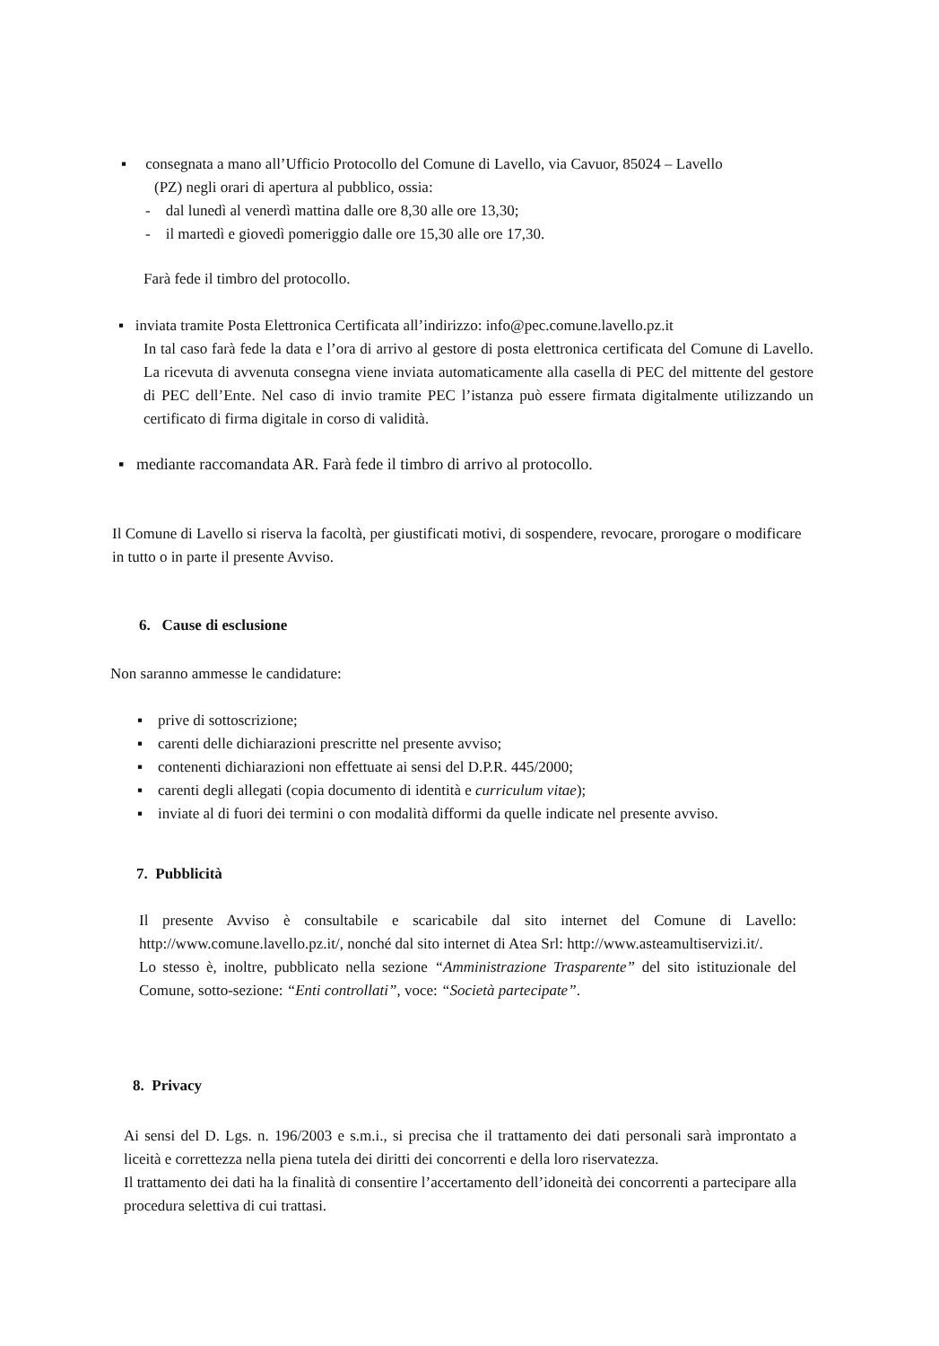▪ consegnata a mano all’Ufficio Protocollo del Comune di Lavello, via Cavuor, 85024 – Lavello
(PZ) negli orari di apertura al pubblico, ossia:
- dal lunedì al venerdì mattina dalle ore 8,30 alle ore 13,30;
- il martedì e giovedì pomeriggio dalle ore 15,30 alle ore 17,30.
Farà fede il timbro del protocollo.
▪ inviata tramite Posta Elettronica Certificata all’indirizzo: info@pec.comune.lavello.pz.it
In tal caso farà fede la data e l’ora di arrivo al gestore di posta elettronica certificata del Comune di Lavello. La ricevuta di avvenuta consegna viene inviata automaticamente alla casella di PEC del mittente del gestore di PEC dell’Ente. Nel caso di invio tramite PEC l’istanza può essere firmata digitalmente utilizzando un certificato di firma digitale in corso di validità.
▪ mediante raccomandata AR. Farà fede il timbro di arrivo al protocollo.
Il Comune di Lavello si riserva la facoltà, per giustificati motivi, di sospendere, revocare, prorogare o modificare in tutto o in parte il presente Avviso.
6. Cause di esclusione
Non saranno ammesse le candidature:
▪ prive di sottoscrizione;
▪ carenti delle dichiarazioni prescritte nel presente avviso;
▪ contenenti dichiarazioni non effettuate ai sensi del D.P.R. 445/2000;
▪ carenti degli allegati (copia documento di identità e curriculum vitae);
▪ inviate al di fuori dei termini o con modalità difformi da quelle indicate nel presente avviso.
7. Pubblicità
Il presente Avviso è consultabile e scaricabile dal sito internet del Comune di Lavello: http://www.comune.lavello.pz.it/, nonché dal sito internet di Atea Srl: http://www.asteamultiservizi.it/.
Lo stesso è, inoltre, pubblicato nella sezione “Amministrazione Trasparente” del sito istituzionale del Comune, sotto-sezione: “Enti controllati”, voce: “Società partecipate”.
8. Privacy
Ai sensi del D. Lgs. n. 196/2003 e s.m.i., si precisa che il trattamento dei dati personali sarà improntato a liceità e correttezza nella piena tutela dei diritti dei concorrenti e della loro riservatezza.
Il trattamento dei dati ha la finalità di consentire l’accertamento dell’idoneità dei concorrenti a partecipare alla procedura selettiva di cui trattasi.